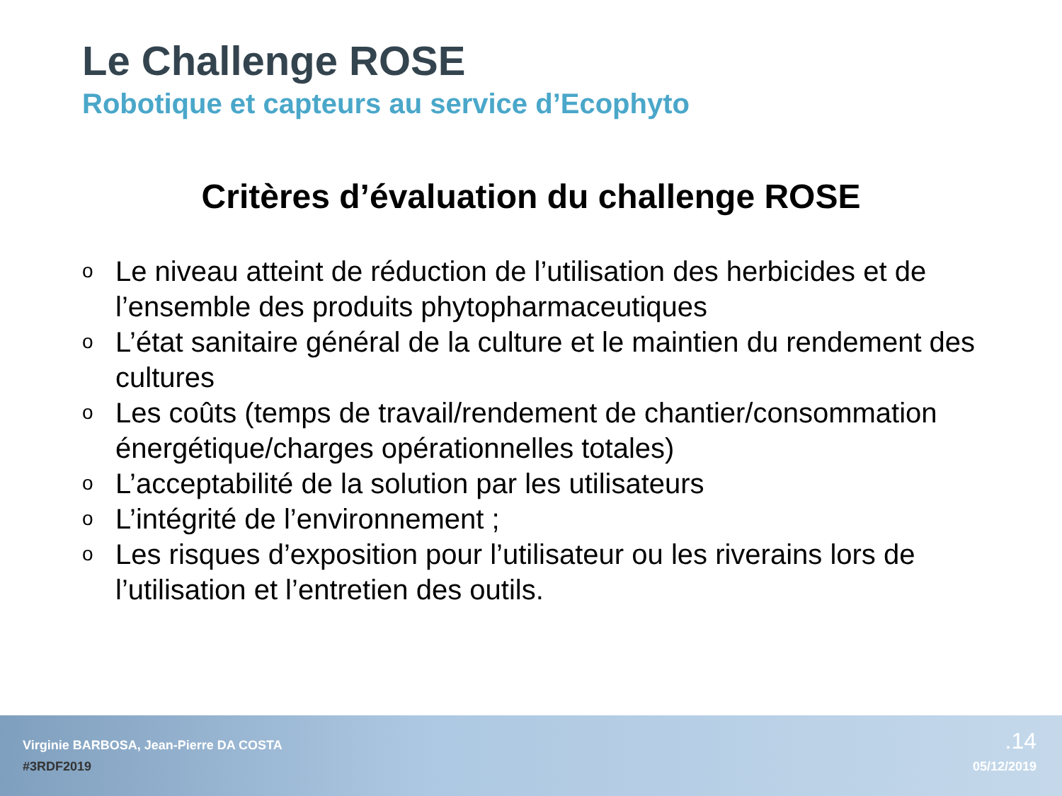Le Challenge ROSE
Robotique et capteurs au service d’Ecophyto
Critères d’évaluation du challenge ROSE
o Le niveau atteint de réduction de l’utilisation des herbicides et de l’ensemble des produits phytopharmaceutiques
o L’état sanitaire général de la culture et le maintien du rendement des cultures
o Les coûts (temps de travail/rendement de chantier/consommation énergétique/charges opérationnelles totales)
o L’acceptabilité de la solution par les utilisateurs
o L’intégrité de l’environnement ;
o Les risques d’exposition pour l’utilisateur ou les riverains lors de l’utilisation et l’entretien des outils.
Virginie BARBOSA, Jean-Pierre DA COSTA
#3RDF2019
.14
05/12/2019